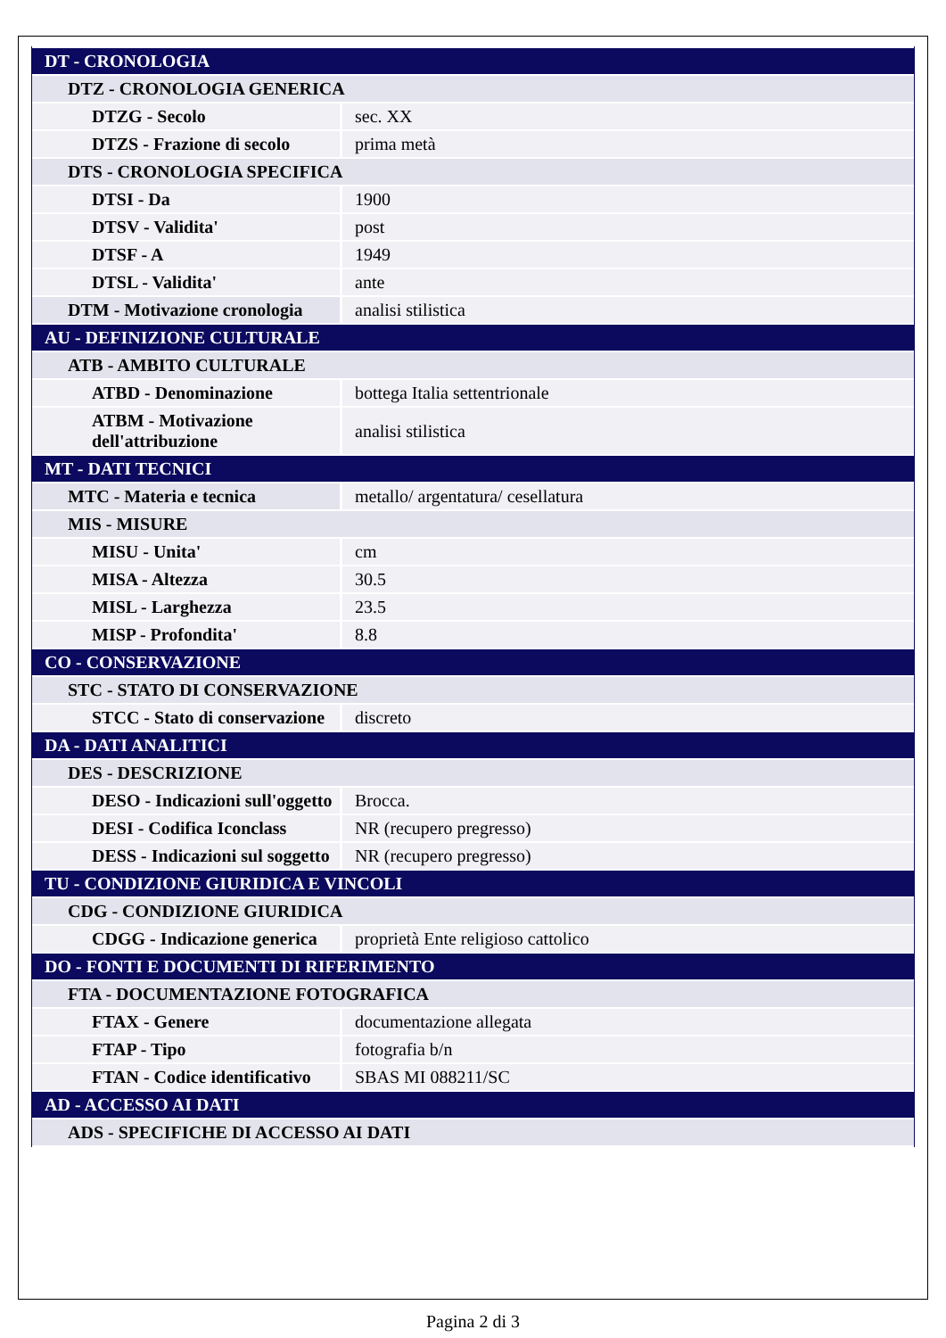| DT - CRONOLOGIA | |
| DTZ - CRONOLOGIA GENERICA | |
| DTZG - Secolo | sec. XX |
| DTZS - Frazione di secolo | prima metà |
| DTS - CRONOLOGIA SPECIFICA | |
| DTSI - Da | 1900 |
| DTSV - Validita' | post |
| DTSF - A | 1949 |
| DTSL - Validita' | ante |
| DTM - Motivazione cronologia | analisi stilistica |
| AU - DEFINIZIONE CULTURALE | |
| ATB - AMBITO CULTURALE | |
| ATBD - Denominazione | bottega Italia settentrionale |
| ATBM - Motivazione dell'attribuzione | analisi stilistica |
| MT - DATI TECNICI | |
| MTC - Materia e tecnica | metallo/ argentatura/ cesellatura |
| MIS - MISURE | |
| MISU - Unita' | cm |
| MISA - Altezza | 30.5 |
| MISL - Larghezza | 23.5 |
| MISP - Profondita' | 8.8 |
| CO - CONSERVAZIONE | |
| STC - STATO DI CONSERVAZIONE | |
| STCC - Stato di conservazione | discreto |
| DA - DATI ANALITICI | |
| DES - DESCRIZIONE | |
| DESO - Indicazioni sull'oggetto | Brocca. |
| DESI - Codifica Iconclass | NR (recupero pregresso) |
| DESS - Indicazioni sul soggetto | NR (recupero pregresso) |
| TU - CONDIZIONE GIURIDICA E VINCOLI | |
| CDG - CONDIZIONE GIURIDICA | |
| CDGG - Indicazione generica | proprietà Ente religioso cattolico |
| DO - FONTI E DOCUMENTI DI RIFERIMENTO | |
| FTA - DOCUMENTAZIONE FOTOGRAFICA | |
| FTAX - Genere | documentazione allegata |
| FTAP - Tipo | fotografia b/n |
| FTAN - Codice identificativo | SBAS MI 088211/SC |
| AD - ACCESSO AI DATI | |
| ADS - SPECIFICHE DI ACCESSO AI DATI | |
Pagina 2 di 3